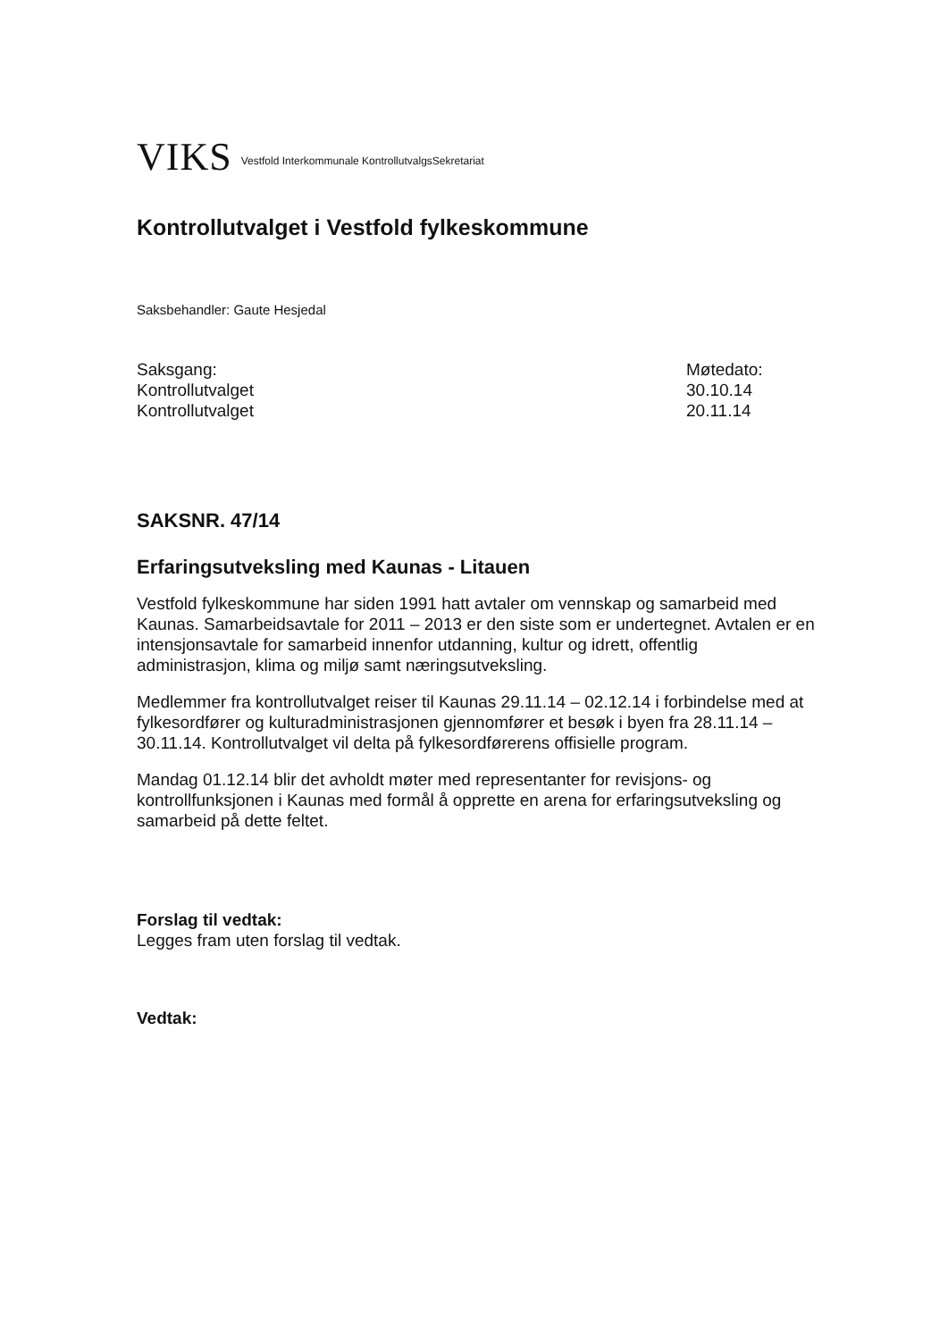VIKS Vestfold Interkommunale KontrollutvalgsSekretariat
Kontrollutvalget i Vestfold fylkeskommune
Saksbehandler: Gaute Hesjedal
| Saksgang: | Møtedato: |
| Kontrollutvalget | 30.10.14 |
| Kontrollutvalget | 20.11.14 |
SAKSNR. 47/14
Erfaringsutveksling med Kaunas - Litauen
Vestfold fylkeskommune har siden 1991 hatt avtaler om vennskap og samarbeid med Kaunas. Samarbeidsavtale for 2011 – 2013 er den siste som er undertegnet. Avtalen er en intensjonsavtale for samarbeid innenfor utdanning, kultur og idrett, offentlig administrasjon, klima og miljø samt næringsutveksling.
Medlemmer fra kontrollutvalget reiser til Kaunas 29.11.14 – 02.12.14 i forbindelse med at fylkesordfører og kulturadministrasjonen gjennomfører et besøk i byen fra 28.11.14 – 30.11.14. Kontrollutvalget vil delta på fylkesordførerens offisielle program.
Mandag 01.12.14 blir det avholdt møter med representanter for revisjons- og kontrollfunksjonen i Kaunas med formål å opprette en arena for erfaringsutveksling og samarbeid på dette feltet.
Forslag til vedtak:
Legges fram uten forslag til vedtak.
Vedtak: